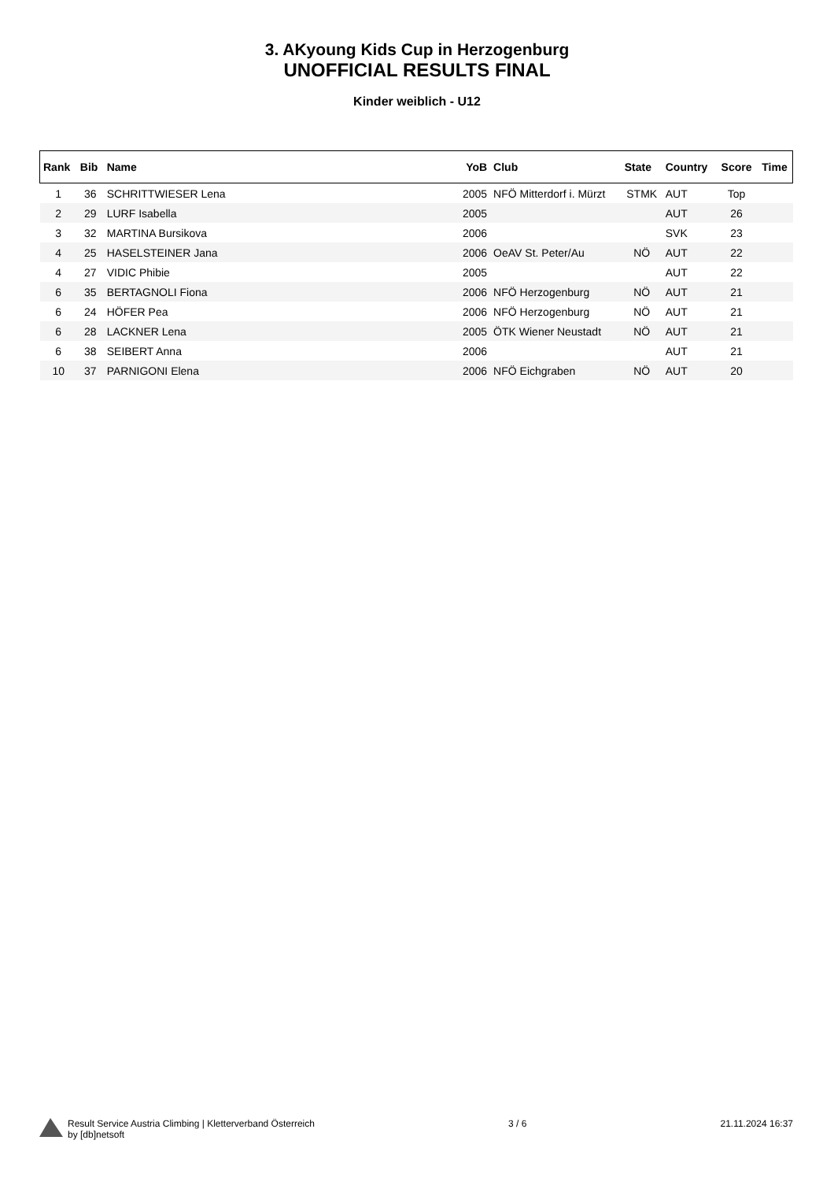3. AKyoung Kids Cup in Herzogenburg
UNOFFICIAL RESULTS FINAL
Kinder weiblich - U12
| Rank | Bib | Name | YoB | Club | State | Country | Score | Time |
| --- | --- | --- | --- | --- | --- | --- | --- | --- |
| 1 | 36 | SCHRITTWIESER Lena | 2005 | NFÖ Mitterdorf i. Mürzt | STMK | AUT | Top | |
| 2 | 29 | LURF Isabella | 2005 | | | AUT | 26 | |
| 3 | 32 | MARTINA Bursikova | 2006 | | | SVK | 23 | |
| 4 | 25 | HASELSTEINER Jana | 2006 | OeAV St. Peter/Au | NÖ | AUT | 22 | |
| 4 | 27 | VIDIC Phibie | 2005 | | | AUT | 22 | |
| 6 | 35 | BERTAGNOLI Fiona | 2006 | NFÖ Herzogenburg | NÖ | AUT | 21 | |
| 6 | 24 | HÖFER Pea | 2006 | NFÖ Herzogenburg | NÖ | AUT | 21 | |
| 6 | 28 | LACKNER Lena | 2005 | ÖTK Wiener Neustadt | NÖ | AUT | 21 | |
| 6 | 38 | SEIBERT Anna | 2006 | | | AUT | 21 | |
| 10 | 37 | PARNIGONI Elena | 2006 | NFÖ Eichgraben | NÖ | AUT | 20 | |
Result Service Austria Climbing | Kletterverband Österreich
by [db]netsoft
3 / 6 21.11.2024 16:37